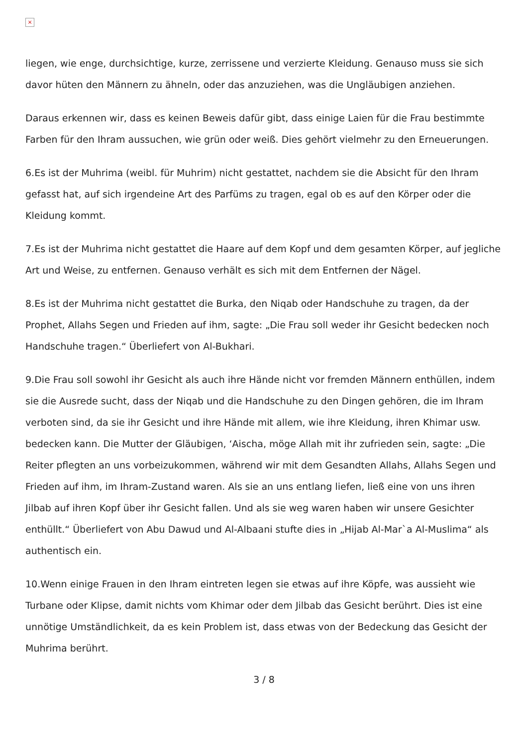×
liegen, wie enge, durchsichtige, kurze, zerrissene und verzierte Kleidung. Genauso muss sie sich davor hüten den Männern zu ähneln, oder das anzuziehen, was die Ungläubigen anziehen.
Daraus erkennen wir, dass es keinen Beweis dafür gibt, dass einige Laien für die Frau bestimmte Farben für den Ihram aussuchen, wie grün oder weiß. Dies gehört vielmehr zu den Erneuerungen.
6.Es ist der Muhrima (weibl. für Muhrim) nicht gestattet, nachdem sie die Absicht für den Ihram gefasst hat, auf sich irgendeine Art des Parfüms zu tragen, egal ob es auf den Körper oder die Kleidung kommt.
7.Es ist der Muhrima nicht gestattet die Haare auf dem Kopf und dem gesamten Körper, auf jegliche Art und Weise, zu entfernen. Genauso verhält es sich mit dem Entfernen der Nägel.
8.Es ist der Muhrima nicht gestattet die Burka, den Niqab oder Handschuhe zu tragen, da der Prophet, Allahs Segen und Frieden auf ihm, sagte: „Die Frau soll weder ihr Gesicht bedecken noch Handschuhe tragen.“ Überliefert von Al-Bukhari.
9.Die Frau soll sowohl ihr Gesicht als auch ihre Hände nicht vor fremden Männern enthüllen, indem sie die Ausrede sucht, dass der Niqab und die Handschuhe zu den Dingen gehören, die im Ihram verboten sind, da sie ihr Gesicht und ihre Hände mit allem, wie ihre Kleidung, ihren Khimar usw. bedecken kann. Die Mutter der Gläubigen, ‘Aischa, möge Allah mit ihr zufrieden sein, sagte: „Die Reiter pflegten an uns vorbeizukommen, während wir mit dem Gesandten Allahs, Allahs Segen und Frieden auf ihm, im Ihram-Zustand waren. Als sie an uns entlang liefen, ließ eine von uns ihren Jilbab auf ihren Kopf über ihr Gesicht fallen. Und als sie weg waren haben wir unsere Gesichter enthüllt.“ Überliefert von Abu Dawud und Al-Albaani stufte dies in „Hijab Al-Mar`a Al-Muslima“ als authentisch ein.
10.Wenn einige Frauen in den Ihram eintreten legen sie etwas auf ihre Köpfe, was aussieht wie Turbane oder Klipse, damit nichts vom Khimar oder dem Jilbab das Gesicht berührt. Dies ist eine unnötige Umständlichkeit, da es kein Problem ist, dass etwas von der Bedeckung das Gesicht der Muhrima berührt.
3 / 8